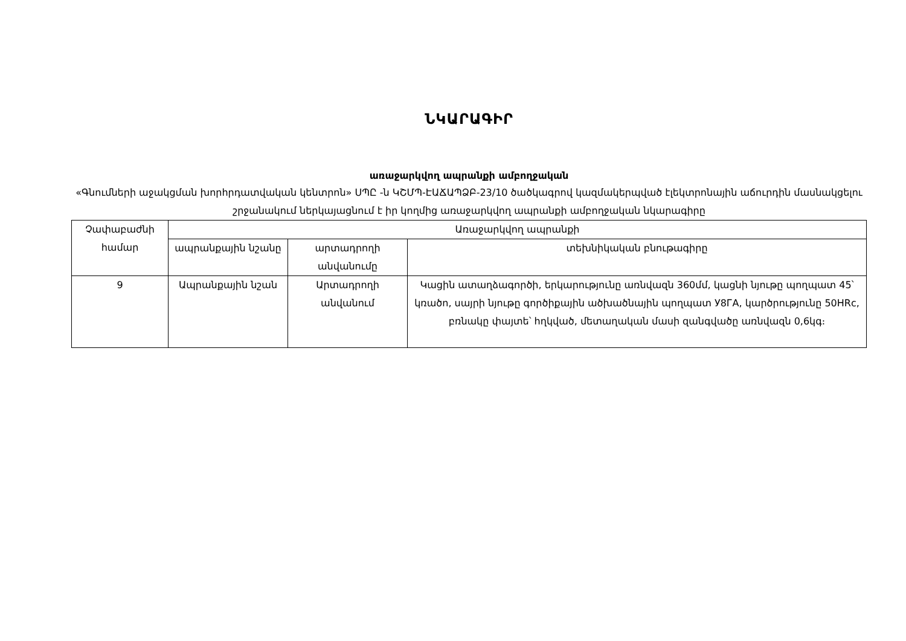ՆԿԱՐԱԳԻՐ
առաջարկվող ապրանքի ամբողջական
«Գնումների աջակցման խորհրդատվական կենտրոն» ՍՊԸ -ն ԿՇՄՊ-ԷԱՃԱՊՁԲ-23/10 ծածկագրով կազմակերպված էլեկտրոնային աճուրդին մասնակցելու շրջանակում ներկայացնում է իր կողմից առաջարկվող ապրանքի ամբողջական նկարագիրը
| Չափաբաժնի համար | Առաջարկվող ապրանքի | | |
| --- | --- | --- | --- |
| | ապրանքային նշանը | արտադրողի անվանումը | տեխնիկական բնութագիրը |
| 9 | Ապրանքային նշան | Արտադրողի անվանում | Կացին ատաղձագործի, երկարությունը առնվազն 360մմ, կացնի նյութը պողպատ 45՝ կռածո, սայրի նյութը գործիքային ածխածնային պողպատ У8ГА, կարծրությունը 50HRc, բռնակը փայտե՝ հղկված, մետաղական մասի զանգվածը առնվազն 0,6կգ։ |